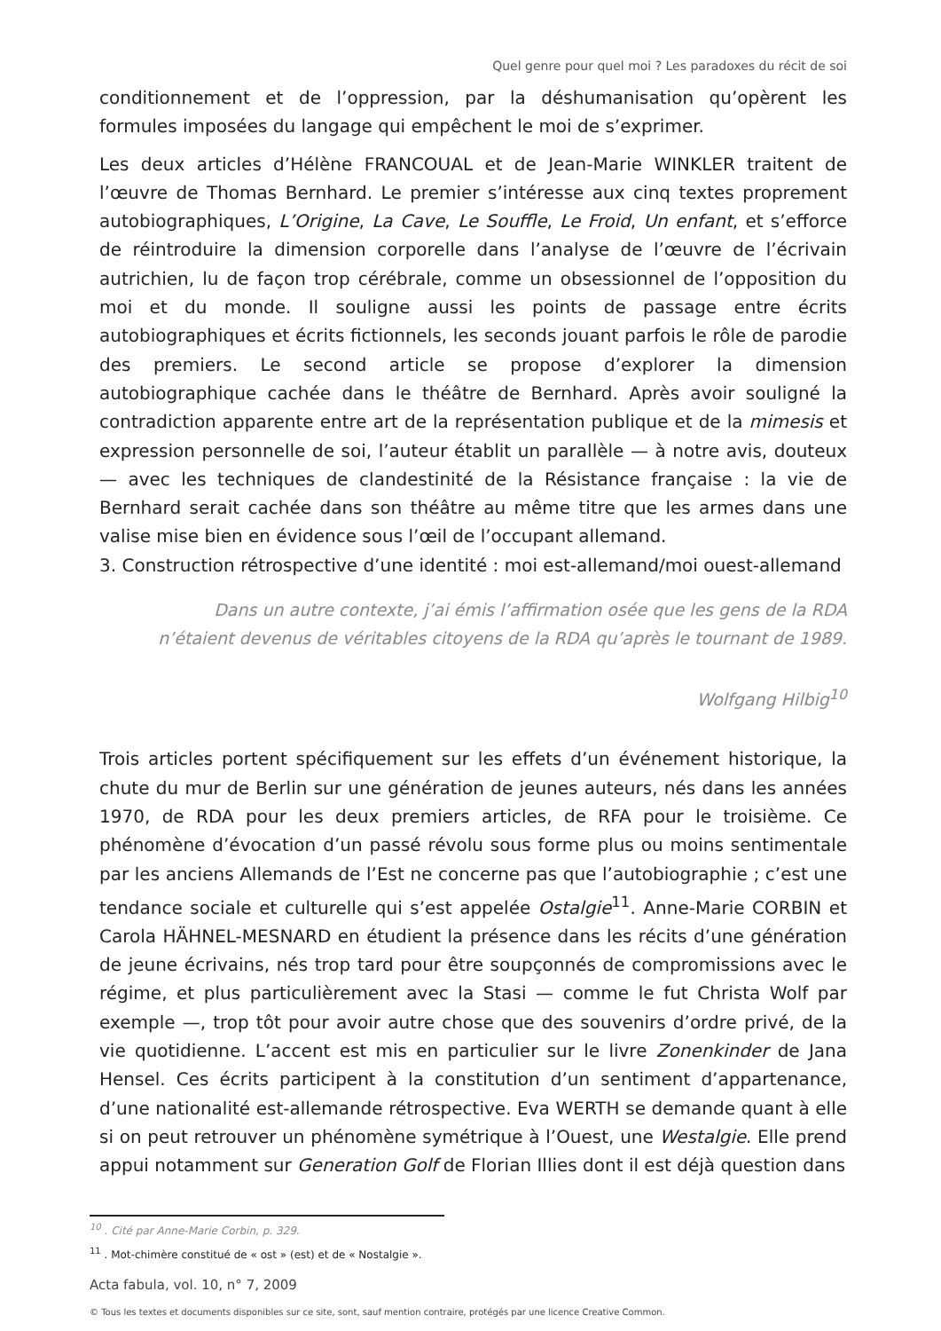Quel genre pour quel moi ? Les paradoxes du récit de soi
conditionnement et de l’oppression, par la déshumanisation qu’opèrent les formules imposées du langage qui empêchent le moi de s’exprimer.
Les deux articles d’Hélène FRANCOUAL et de Jean-Marie WINKLER traitent de l’œuvre de Thomas Bernhard. Le premier s’intéresse aux cinq textes proprement autobiographiques, L’Origine, La Cave, Le Souffle, Le Froid, Un enfant, et s’efforce de réintroduire la dimension corporelle dans l’analyse de l’œuvre de l’écrivain autrichien, lu de façon trop cérébrale, comme un obsessionnel de l’opposition du moi et du monde. Il souligne aussi les points de passage entre écrits autobiographiques et écrits fictionnels, les seconds jouant parfois le rôle de parodie des premiers. Le second article se propose d’explorer la dimension autobiographique cachée dans le théâtre de Bernhard. Après avoir souligné la contradiction apparente entre art de la représentation publique et de la mimesis et expression personnelle de soi, l’auteur établit un parallèle — à notre avis, douteux — avec les techniques de clandestinité de la Résistance française : la vie de Bernhard serait cachée dans son théâtre au même titre que les armes dans une valise mise bien en évidence sous l’œil de l’occupant allemand.
3. Construction rétrospective d’une identité : moi est-allemand/moi ouest-allemand
Dans un autre contexte, j’ai émis l’affirmation osée que les gens de la RDA n’étaient devenus de véritables citoyens de la RDA qu’après le tournant de 1989.
Wolfgang Hilbig<sup>10</sup>
Trois articles portent spécifiquement sur les effets d’un événement historique, la chute du mur de Berlin sur une génération de jeunes auteurs, nés dans les années 1970, de RDA pour les deux premiers articles, de RFA pour le troisième. Ce phénomène d’évocation d’un passé révolu sous forme plus ou moins sentimentale par les anciens Allemands de l’Est ne concerne pas que l’autobiographie ; c’est une tendance sociale et culturelle qui s’est appelée Ostalgie<sup>11</sup>. Anne-Marie CORBIN et Carola HÄHNEL-MESNARD en étudient la présence dans les récits d’une génération de jeune écrivains, nés trop tard pour être soupçonnés de compromissions avec le régime, et plus particulièrement avec la Stasi — comme le fut Christa Wolf par exemple —, trop tôt pour avoir autre chose que des souvenirs d’ordre privé, de la vie quotidienne. L’accent est mis en particulier sur le livre Zonenkinder de Jana Hensel. Ces écrits participent à la constitution d’un sentiment d’appartenance, d’une nationalité est-allemande rétrospective. Eva WERTH se demande quant à elle si on peut retrouver un phénomène symétrique à l’Ouest, une Westalgie. Elle prend appui notamment sur Generation Golf de Florian Illies dont il est déjà question dans
<sup>10</sup> . Cité par Anne-Marie Corbin, p. 329.
<sup>11</sup> . Mot-chimère constitué de « ost » (est) et de « Nostalgie ».
Acta fabula, vol. 10, n° 7, 2009
© Tous les textes et documents disponibles sur ce site, sont, sauf mention contraire, protégés par une licence Creative Common.